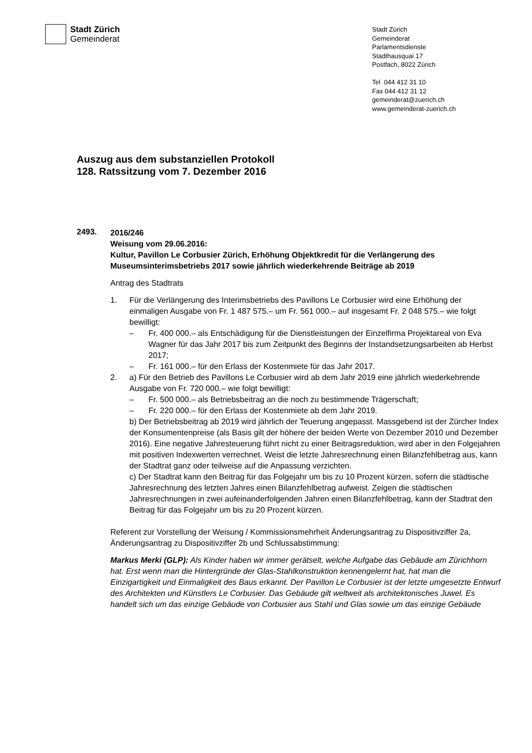Stadt Zürich
Gemeinderat
Stadt Zürich
Gemeinderat
Parlamentsdienste
Stadthausquai 17
Postfach, 8022 Zürich
Tel 044 412 31 10
Fax 044 412 31 12
gemeinderat@zuerich.ch
www.gemeinderat-zuerich.ch
Auszug aus dem substanziellen Protokoll
128. Ratssitzung vom 7. Dezember 2016
2493.
2016/246
Weisung vom 29.06.2016:
Kultur, Pavillon Le Corbusier Zürich, Erhöhung Objektkredit für die Verlängerung des Museumsinterimsbetriebs 2017 sowie jährlich wiederkehrende Beiträge ab 2019
Antrag des Stadtrats
1. Für die Verlängerung des Interimsbetriebs des Pavillons Le Corbusier wird eine Erhöhung der einmaligen Ausgabe von Fr. 1 487 575.– um Fr. 561 000.– auf insgesamt Fr. 2 048 575.– wie folgt bewilligt:
– Fr. 400 000.– als Entschädigung für die Dienstleistungen der Einzelfirma Projektareal von Eva Wagner für das Jahr 2017 bis zum Zeitpunkt des Beginns der Instandsetzungsarbeiten ab Herbst 2017;
– Fr. 161 000.– für den Erlass der Kostenmiete für das Jahr 2017.
2. a) Für den Betrieb des Pavillons Le Corbusier wird ab dem Jahr 2019 eine jährlich wiederkehrende Ausgabe von Fr. 720 000.– wie folgt bewilligt:
– Fr. 500 000.– als Betriebsbeitrag an die noch zu bestimmende Trägerschaft;
– Fr. 220 000.– für den Erlass der Kostenmiete ab dem Jahr 2019.
b) Der Betriebsbeitrag ab 2019 wird jährlich der Teuerung angepasst. Massgebend ist der Zürcher Index der Konsumentenpreise (als Basis gilt der höhere der beiden Werte von Dezember 2010 und Dezember 2016). Eine negative Jahresteuerung führt nicht zu einer Beitragsreduktion, wird aber in den Folgejahren mit positiven Indexwerten verrechnet. Weist die letzte Jahresrechnung einen Bilanzfehlbetrag aus, kann der Stadtrat ganz oder teilweise auf die Anpassung verzichten.
c) Der Stadtrat kann den Beitrag für das Folgejahr um bis zu 10 Prozent kürzen, sofern die städtische Jahresrechnung des letzten Jahres einen Bilanzfehlbetrag aufweist. Zeigen die städtischen Jahresrechnungen in zwei aufeinanderfolgenden Jahren einen Bilanzfehlbetrag, kann der Stadtrat den Beitrag für das Folgejahr um bis zu 20 Prozent kürzen.
Referent zur Vorstellung der Weisung / Kommissionsmehrheit Änderungsantrag zu Dispositivziffer 2a, Änderungsantrag zu Dispositivziffer 2b und Schlussabstimmung:
Markus Merki (GLP): Als Kinder haben wir immer gerätselt, welche Aufgabe das Gebäude am Zürichhorn hat. Erst wenn man die Hintergründe der Glas-Stahlkonstruktion kennengelernt hat, hat man die Einzigartigkeit und Einmaligkeit des Baus erkannt. Der Pavillon Le Corbusier ist der letzte umgesetzte Entwurf des Architekten und Künstlers Le Corbusier. Das Gebäude gilt weltweit als architektonisches Juwel. Es handelt sich um das einzige Gebäude von Corbusier aus Stahl und Glas sowie um das einzige Gebäude